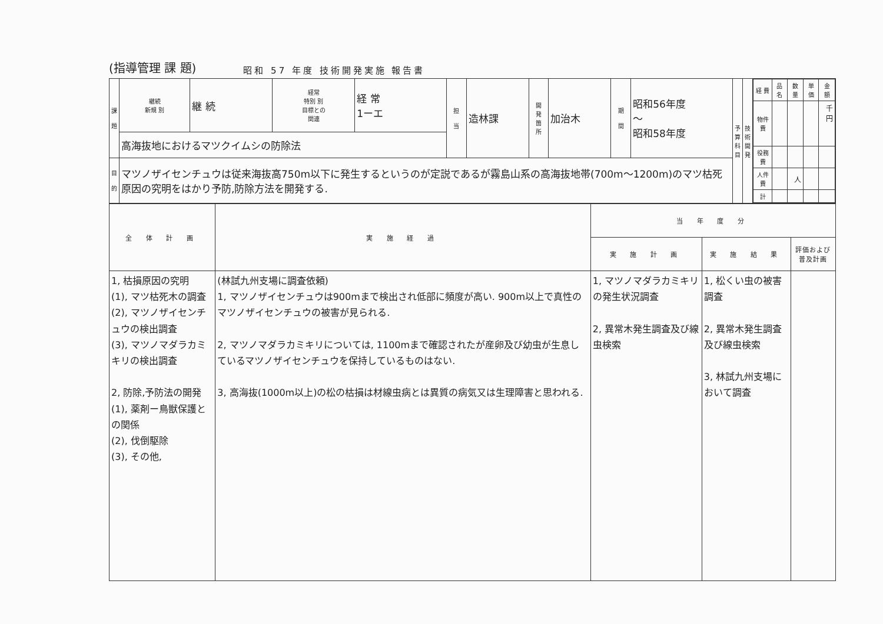(指導管理 課 題) 昭和 57 年度 技術開発実施 報告書
| 課 題 | 継続 新規 別 | 継 続 | 経常 特別 別 目標との 関連 | 経 常 1ーエ | 担 当 | 造林課 | 開 発 箇 所 | 加治木 | 期 間 | 昭和56年度 〜 昭和58年度 | 予 算 科 目 | 技 術 開 発 | / 経 費 / 品 名 / 数 量 / 単 価 / 金 額 / / --- / --- / --- / --- / --- / / 物件費 / / / / 千円 / / 役務費 / / / / / / 人件費 / / 人 / / / / 計 / / / / / |
| | 高海抜地におけるマツクイムシの防除法 | | | | | | | | | | | | |
| 目 的 | マツノザイセンチュウは従来海抜高750m以下に発生するというのが定説であるが霧島山系の高海抜地帯(700m〜1200m)のマツ枯死原因の究明をはかり予防,防除方法を開発する. | | | | | | | | | | | | |
| 全 体 計 画 | 実 施 経 過 | 当 年 度 分 | | |
| --- | --- | --- | --- | --- |
| | | 実 施 計 画 | 実 施 結 果 | 評価および普及計画 |
| 1, 枯損原因の究明 (1), マツ枯死木の調査 (2), マツノザイセンチュウの検出調査 (3), マツノマダラカミキリの検出調査 2, 防除,予防法の開発 (1), 薬剤ー鳥獣保護との関係 (2), 伐倒駆除 (3), その他, | (林試九州支場に調査依頼) 1, マツノザイセンチュウは900mまで検出され低部に頻度が高い. 900m以上で真性のマツノザイセンチュウの被害が見られる. 2, マツノマダラカミキリについては, 1100mまで確認されたが産卵及び幼虫が生息しているマツノザイセンチュウを保持しているものはない. 3, 高海抜(1000m以上)の松の枯損は材線虫病とは異質の病気又は生理障害と思われる. | 1, マツノマダラカミキリの発生状況調査 2, 異常木発生調査及び線虫検索 | 1, 松くい虫の被害調査 2, 異常木発生調査及び線虫検索 3, 林試九州支場において調査 | |